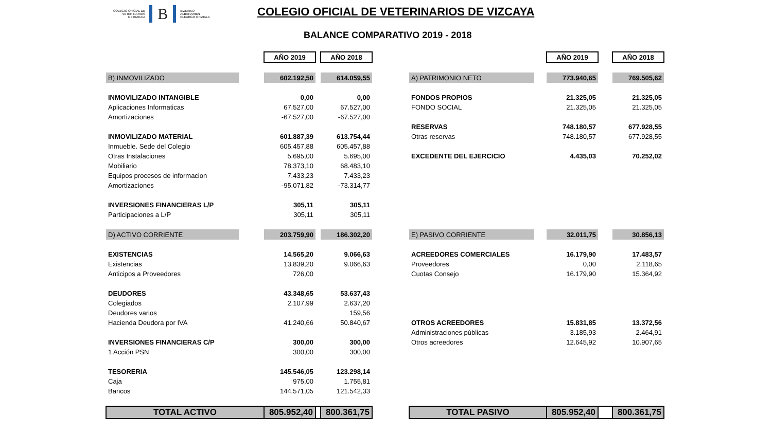COLEGIO OFICIAL DE
VETERINARIOS
DE BIZKAIA
B
BIZKAIKO
ALBAITARIEN
ELKARGO OFIZIALA
COLEGIO OFICIAL DE VETERINARIOS DE VIZCAYA
BALANCE COMPARATIVO 2019 - 2018
| | | AÑO 2019 | | AÑO 2018 |
| B) INMOVILIZADO | | 602.192,50 | | 614.059,55 |
| INMOVILIZADO INTANGIBLE | | 0,00 | | 0,00 |
| Aplicaciones Informaticas | | 67.527,00 | | 67.527,00 |
| Amortizaciones | | -67.527,00 | | -67.527,00 |
| INMOVILIZADO MATERIAL | | 601.887,39 | | 613.754,44 |
| Inmueble. Sede del Colegio | | 605.457,88 | | 605.457,88 |
| Otras Instalaciones | | 5.695,00 | | 5.695,00 |
| Mobiliario | | 78.373,10 | | 68.483,10 |
| Equipos procesos de informacion | | 7.433,23 | | 7.433,23 |
| Amortizaciones | | -95.071,82 | | -73.314,77 |
| INVERSIONES FINANCIERAS L/P | | 305,11 | | 305,11 |
| Participaciones a L/P | | 305,11 | | 305,11 |
| D) ACTIVO CORRIENTE | | 203.759,90 | | 186.302,20 |
| EXISTENCIAS | | 14.565,20 | | 9.066,63 |
| Existencias | | 13.839,20 | | 9.066,63 |
| Anticipos a Proveedores | | 726,00 | | |
| DEUDORES | | 43.348,65 | | 53.637,43 |
| Colegiados | | 2.107,99 | | 2.637,20 |
| Deudores varios | | | | 159,56 |
| Hacienda Deudora por IVA | | 41.240,66 | | 50.840,67 |
| INVERSIONES FINANCIERAS C/P | | 300,00 | | 300,00 |
| 1 Acción PSN | | 300,00 | | 300,00 |
| TESORERIA | | 145.546,05 | | 123.298,14 |
| Caja | | 975,00 | | 1.755,81 |
| Bancos | | 144.571,05 | | 121.542,33 |
| TOTAL ACTIVO | | 805.952,40 | | 800.361,75 |
| | | AÑO 2019 | | AÑO 2018 |
| A) PATRIMONIO NETO | | 773.940,65 | | 769.505,62 |
| FONDOS PROPIOS | | 21.325,05 | | 21.325,05 |
| FONDO SOCIAL | | 21.325,05 | | 21.325,05 |
| RESERVAS | | 748.180,57 | | 677.928,55 |
| Otras reservas | | 748.180,57 | | 677.928,55 |
| EXCEDENTE DEL EJERCICIO | | 4.435,03 | | 70.252,02 |
| E) PASIVO CORRIENTE | | 32.011,75 | | 30.856,13 |
| ACREEDORES COMERCIALES | | 16.179,90 | | 17.483,57 |
| Proveedores | | 0,00 | | 2.118,65 |
| Cuotas Consejo | | 16.179,90 | | 15.364,92 |
| OTROS ACREEDORES | | 15.831,85 | | 13.372,56 |
| Administraciones públicas | | 3.185,93 | | 2.464,91 |
| Otros acreedores | | 12.645,92 | | 10.907,65 |
| TOTAL PASIVO | | 805.952,40 | | 800.361,75 |